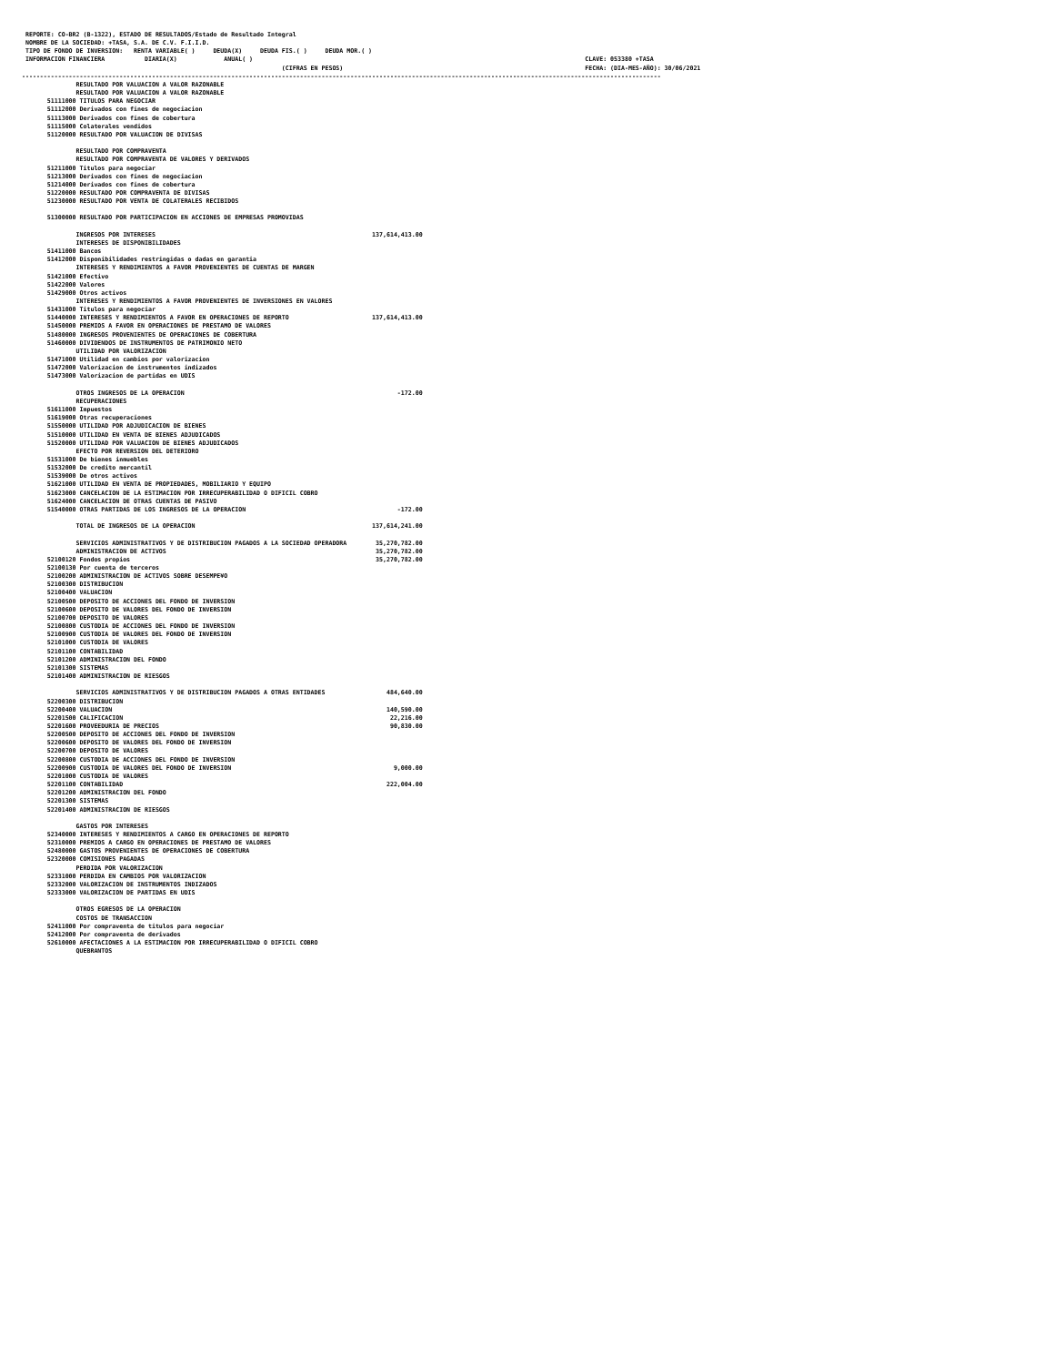REPORTE: CO-BR2 (B-1322), ESTADO DE RESULTADOS/Estado de Resultado Integral
 NOMBRE DE LA SOCIEDAD: +TASA, S.A. DE C.V. F.I.I.D.
 TIPO DE FONDO DE INVERSION:   RENTA VARIABLE( )     DEUDA(X)     DEUDA FIS.( )     DEUDA MOR.( )
 INFORMACION FINANCIERA           DIARIA(X)             ANUAL( )                                                                                            CLAVE: 053380 +TASA
                                                                        (CIFRAS EN PESOS)                                                                   FECHA: (DIA-MES-AÑO): 30/06/2021
---------------------------------------------------------------------------------------------------------------------------------------------------------------------------------
               RESULTADO POR VALUACION A VALOR RAZONABLE
               RESULTADO POR VALUACION A VALOR RAZONABLE
       51111000 TITULOS PARA NEGOCIAR
       51112000 Derivados con fines de negociacion
       51113000 Derivados con fines de cobertura
       51115000 Colaterales vendidos
       51120000 RESULTADO POR VALUACION DE DIVISAS

               RESULTADO POR COMPRAVENTA
               RESULTADO POR COMPRAVENTA DE VALORES Y DERIVADOS
       51211000 Titulos para negociar
       51213000 Derivados con fines de negociacion
       51214000 Derivados con fines de cobertura
       51220000 RESULTADO POR COMPRAVENTA DE DIVISAS
       51230000 RESULTADO POR VENTA DE COLATERALES RECIBIDOS

       51300000 RESULTADO POR PARTICIPACION EN ACCIONES DE EMPRESAS PROMOVIDAS

               INGRESOS POR INTERESES                                                            137,614,413.00
               INTERESES DE DISPONIBILIDADES
       51411000 Bancos
       51412000 Disponibilidades restringidas o dadas en garantia
               INTERESES Y RENDIMIENTOS A FAVOR PROVENIENTES DE CUENTAS DE MARGEN
       51421000 Efectivo
       51422000 Valores
       51429000 Otros activos
               INTERESES Y RENDIMIENTOS A FAVOR PROVENIENTES DE INVERSIONES EN VALORES
       51431000 Titulos para negociar
       51440000 INTERESES Y RENDIMIENTOS A FAVOR EN OPERACIONES DE REPORTO                       137,614,413.00
       51450000 PREMIOS A FAVOR EN OPERACIONES DE PRESTAMO DE VALORES
       51480000 INGRESOS PROVENIENTES DE OPERACIONES DE COBERTURA
       51460000 DIVIDENDOS DE INSTRUMENTOS DE PATRIMONIO NETO
               UTILIDAD POR VALORIZACION
       51471000 Utilidad en cambios por valorizacion
       51472000 Valorizacion de instrumentos indizados
       51473000 Valorizacion de partidas en UDIS

               OTROS INGRESOS DE LA OPERACION                                                           -172.00
               RECUPERACIONES
       51611000 Impuestos
       51619000 Otras recuperaciones
       51550000 UTILIDAD POR ADJUDICACION DE BIENES
       51510000 UTILIDAD EN VENTA DE BIENES ADJUDICADOS
       51520000 UTILIDAD POR VALUACION DE BIENES ADJUDICADOS
               EFECTO POR REVERSION DEL DETERIORO
       51531000 De bienes inmuebles
       51532000 De credito mercantil
       51539000 De otros activos
       51621000 UTILIDAD EN VENTA DE PROPIEDADES, MOBILIARIO Y EQUIPO
       51623000 CANCELACION DE LA ESTIMACION POR IRRECUPERABILIDAD O DIFICIL COBRO
       51624000 CANCELACION DE OTRAS CUENTAS DE PASIVO
       51540000 OTRAS PARTIDAS DE LOS INGRESOS DE LA OPERACION                                          -172.00

               TOTAL DE INGRESOS DE LA OPERACION                                                 137,614,241.00

               SERVICIOS ADMINISTRATIVOS Y DE DISTRIBUCION PAGADOS A LA SOCIEDAD OPERADORA        35,270,782.00
               ADMINISTRACION DE ACTIVOS                                                          35,270,782.00
       52100120 Fondos propios                                                                    35,270,782.00
       52100130 Por cuenta de terceros
       52100200 ADMINISTRACION DE ACTIVOS SOBRE DESEMPE¥O
       52100300 DISTRIBUCION
       52100400 VALUACION
       52100500 DEPOSITO DE ACCIONES DEL FONDO DE INVERSION
       52100600 DEPOSITO DE VALORES DEL FONDO DE INVERSION
       52100700 DEPOSITO DE VALORES
       52100800 CUSTODIA DE ACCIONES DEL FONDO DE INVERSION
       52100900 CUSTODIA DE VALORES DEL FONDO DE INVERSION
       52101000 CUSTODIA DE VALORES
       52101100 CONTABILIDAD
       52101200 ADMINISTRACION DEL FONDO
       52101300 SISTEMAS
       52101400 ADMINISTRACION DE RIESGOS

               SERVICIOS ADMINISTRATIVOS Y DE DISTRIBUCION PAGADOS A OTRAS ENTIDADES                 484,640.00
       52200300 DISTRIBUCION
       52200400 VALUACION                                                                            140,590.00
       52201500 CALIFICACION                                                                          22,216.00
       52201600 PROVEEDURIA DE PRECIOS                                                                90,830.00
       52200500 DEPOSITO DE ACCIONES DEL FONDO DE INVERSION
       52200600 DEPOSITO DE VALORES DEL FONDO DE INVERSION
       52200700 DEPOSITO DE VALORES
       52200800 CUSTODIA DE ACCIONES DEL FONDO DE INVERSION
       52200900 CUSTODIA DE VALORES DEL FONDO DE INVERSION                                             9,000.00
       52201000 CUSTODIA DE VALORES
       52201100 CONTABILIDAD                                                                         222,004.00
       52201200 ADMINISTRACION DEL FONDO
       52201300 SISTEMAS
       52201400 ADMINISTRACION DE RIESGOS

               GASTOS POR INTERESES
       52340000 INTERESES Y RENDIMIENTOS A CARGO EN OPERACIONES DE REPORTO
       52310000 PREMIOS A CARGO EN OPERACIONES DE PRESTAMO DE VALORES
       52480000 GASTOS PROVENIENTES DE OPERACIONES DE COBERTURA
       52320000 COMISIONES PAGADAS
               PERDIDA POR VALORIZACION
       52331000 PERDIDA EN CAMBIOS POR VALORIZACION
       52332000 VALORIZACION DE INSTRUMENTOS INDIZADOS
       52333000 VALORIZACION DE PARTIDAS EN UDIS

               OTROS EGRESOS DE LA OPERACION
               COSTOS DE TRANSACCION
       52411000 Por compraventa de titulos para negociar
       52412000 Por compraventa de derivados
       52610000 AFECTACIONES A LA ESTIMACION POR IRRECUPERABILIDAD O DIFICIL COBRO
               QUEBRANTOS